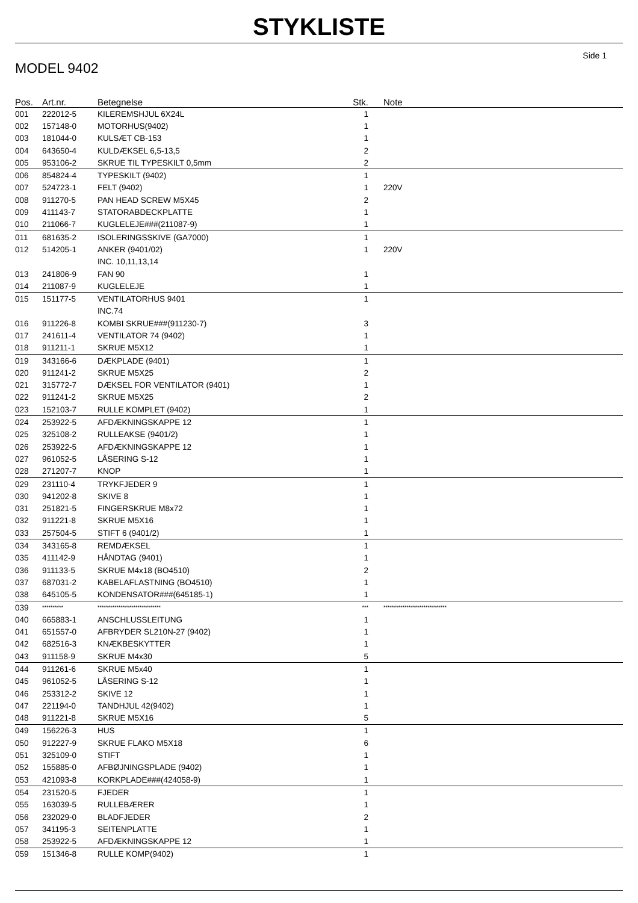STYKLISTE
Side 1
MODEL 9402
| Pos. | Art.nr. | Betegnelse | Stk. | Note |
| --- | --- | --- | --- | --- |
| 001 | 222012-5 | KILEREMSHJUL 6X24L | 1 | |
| 002 | 157148-0 | MOTORHUS(9402) | 1 | |
| 003 | 181044-0 | KULSÆT CB-153 | 1 | |
| 004 | 643650-4 | KULDÆKSEL 6,5-13,5 | 2 | |
| 005 | 953106-2 | SKRUE TIL TYPESKILT 0,5mm | 2 | |
| 006 | 854824-4 | TYPESKILT (9402) | 1 | |
| 007 | 524723-1 | FELT (9402) | 1 | 220V |
| 008 | 911270-5 | PAN HEAD SCREW M5X45 | 2 | |
| 009 | 411143-7 | STATORABDECKPLATTE | 1 | |
| 010 | 211066-7 | KUGLELEJE###(211087-9) | 1 | |
| 011 | 681635-2 | ISOLERINGSSKIVE (GA7000) | 1 | |
| 012 | 514205-1 | ANKER (9401/02) | 1 | 220V |
| | | INC. 10,11,13,14 | | |
| 013 | 241806-9 | FAN 90 | 1 | |
| 014 | 211087-9 | KUGLELEJE | 1 | |
| 015 | 151177-5 | VENTILATORHUS 9401 | 1 | |
| | | INC.74 | | |
| 016 | 911226-8 | KOMBI SKRUE###(911230-7) | 3 | |
| 017 | 241611-4 | VENTILATOR 74 (9402) | 1 | |
| 018 | 911211-1 | SKRUE M5X12 | 1 | |
| 019 | 343166-6 | DÆKPLADE (9401) | 1 | |
| 020 | 911241-2 | SKRUE M5X25 | 2 | |
| 021 | 315772-7 | DÆKSEL FOR VENTILATOR (9401) | 1 | |
| 022 | 911241-2 | SKRUE M5X25 | 2 | |
| 023 | 152103-7 | RULLE KOMPLET (9402) | 1 | |
| 024 | 253922-5 | AFDÆKNINGSKAPPE 12 | 1 | |
| 025 | 325108-2 | RULLEAKSE (9401/2) | 1 | |
| 026 | 253922-5 | AFDÆKNINGSKAPPE 12 | 1 | |
| 027 | 961052-5 | LÅSERING S-12 | 1 | |
| 028 | 271207-7 | KNOP | 1 | |
| 029 | 231110-4 | TRYKFJEDER 9 | 1 | |
| 030 | 941202-8 | SKIVE 8 | 1 | |
| 031 | 251821-5 | FINGERSKRUE M8x72 | 1 | |
| 032 | 911221-8 | SKRUE M5X16 | 1 | |
| 033 | 257504-5 | STIFT 6 (9401/2) | 1 | |
| 034 | 343165-8 | REMDÆKSEL | 1 | |
| 035 | 411142-9 | HÅNDTAG (9401) | 1 | |
| 036 | 911133-5 | SKRUE M4x18 (BO4510) | 2 | |
| 037 | 687031-2 | KABELAFLASTNING (BO4510) | 1 | |
| 038 | 645105-5 | KONDENSATOR###(645185-1) | 1 | |
| 039 | ********** | ****************************** | *** | ****************************** |
| 040 | 665883-1 | ANSCHLUSSLEITUNG | 1 | |
| 041 | 651557-0 | AFBRYDER SL210N-27 (9402) | 1 | |
| 042 | 682516-3 | KNÆKBESKYTTER | 1 | |
| 043 | 911158-9 | SKRUE M4x30 | 5 | |
| 044 | 911261-6 | SKRUE M5x40 | 1 | |
| 045 | 961052-5 | LÅSERING S-12 | 1 | |
| 046 | 253312-2 | SKIVE 12 | 1 | |
| 047 | 221194-0 | TANDHJUL 42(9402) | 1 | |
| 048 | 911221-8 | SKRUE M5X16 | 5 | |
| 049 | 156226-3 | HUS | 1 | |
| 050 | 912227-9 | SKRUE FLAKO M5X18 | 6 | |
| 051 | 325109-0 | STIFT | 1 | |
| 052 | 155885-0 | AFBØJNINGSPLADE (9402) | 1 | |
| 053 | 421093-8 | KORKPLADE###(424058-9) | 1 | |
| 054 | 231520-5 | FJEDER | 1 | |
| 055 | 163039-5 | RULLEBÆRER | 1 | |
| 056 | 232029-0 | BLADFJEDER | 2 | |
| 057 | 341195-3 | SEITENPLATTE | 1 | |
| 058 | 253922-5 | AFDÆKNINGSKAPPE 12 | 1 | |
| 059 | 151346-8 | RULLE KOMP(9402) | 1 | |